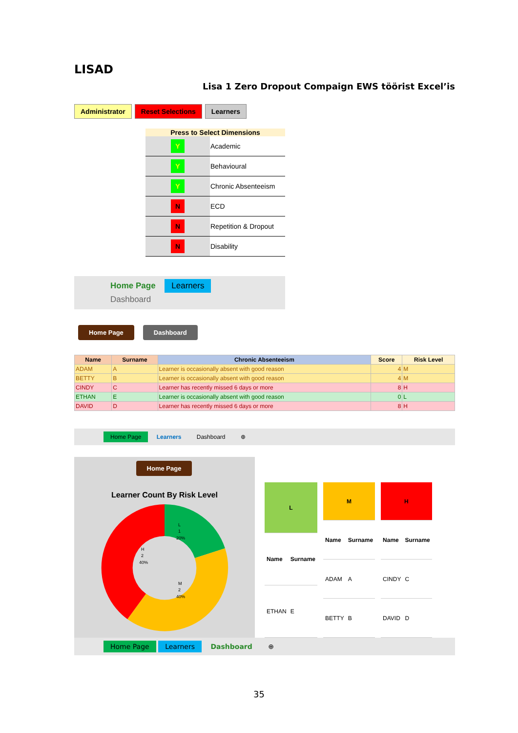LISAD
Lisa 1 Zero Dropout Compaign EWS töörist Excel’is
Administrator Reset Selections Learners
Press to Select Dimensions
| Y | Academic |
| Y | Behavioural |
| Y | Chronic Absenteeism |
| N | ECD |
| N | Repetition & Dropout |
| N | Disability |
Home Page Learners Dashboard
Home Page Dashboard
| Name | Surname | Chronic Absenteeism | Score | Risk Level |
| --- | --- | --- | --- | --- |
| ADAM | A | Learner is occasionally absent with good reason | 4 | M |
| BETTY | B | Learner is occasionally absent with good reason | 4 | M |
| CINDY | C | Learner has recently missed 6 days or more | 8 | H |
| ETHAN | E | Learner is occasionally absent with good reason | 0 | L |
| DAVID | D | Learner has recently missed 6 days or more | 8 | H |
Home Page Learners Dashboard ⊕
Home Page
Learner Count By Risk Level
L
1
20%
M
2
40%
H
2
40%
| L | |
| --- | --- |
| Name | Surname |
| ETHAN | E |
| M | |
| --- | --- |
| Name | Surname |
| ADAM | A |
| BETTY | B |
| H | |
| --- | --- |
| Name | Surname |
| CINDY | C |
| DAVID | D |
Home Page Learners Dashboard ⊕
35